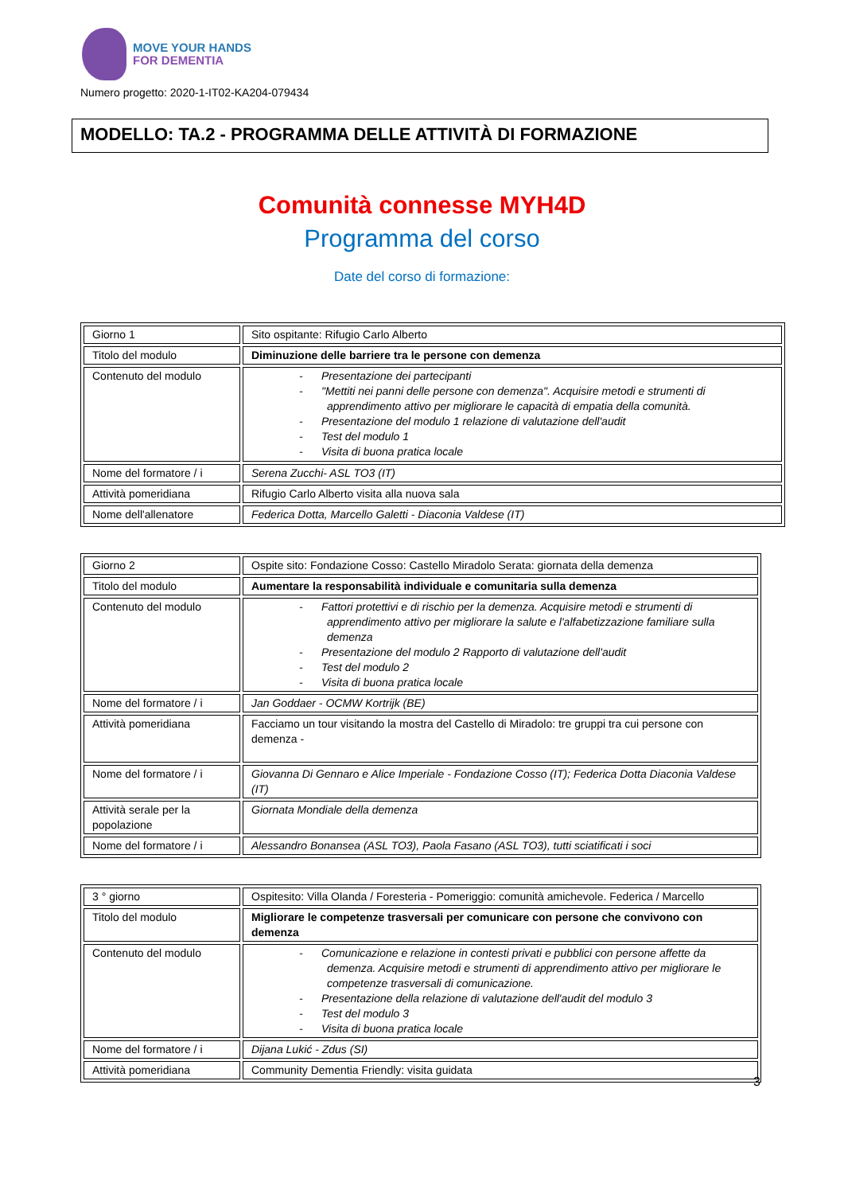MOVE YOUR HANDS
FOR DEMENTIA
Numero progetto: 2020-1-IT02-KA204-079434
MODELLO: TA.2 - PROGRAMMA DELLE ATTIVITÀ DI FORMAZIONE
Comunità connesse MYH4D
Programma del corso
Date del corso di formazione:
| Giorno 1 | Sito ospitante: Rifugio Carlo Alberto |
| Titolo del modulo | Diminuzione delle barriere tra le persone con demenza |
| Contenuto del modulo | - Presentazione dei partecipanti - "Mettiti nei panni delle persone con demenza". Acquisire metodi e strumenti di apprendimento attivo per migliorare le capacità di empatia della comunità. - Presentazione del modulo 1 relazione di valutazione dell'audit - Test del modulo 1 - Visita di buona pratica locale |
| Nome del formatore / i | Serena Zucchi- ASL TO3 (IT) |
| Attività pomeridiana | Rifugio Carlo Alberto visita alla nuova sala |
| Nome dell'allenatore | Federica Dotta, Marcello Galetti - Diaconia Valdese (IT) |
| Giorno 2 | Ospite sito: Fondazione Cosso: Castello Miradolo Serata: giornata della demenza |
| Titolo del modulo | Aumentare la responsabilità individuale e comunitaria sulla demenza |
| Contenuto del modulo | - Fattori protettivi e di rischio per la demenza. Acquisire metodi e strumenti di apprendimento attivo per migliorare la salute e l'alfabetizzazione familiare sulla demenza - Presentazione del modulo 2 Rapporto di valutazione dell'audit - Test del modulo 2 - Visita di buona pratica locale |
| Nome del formatore / i | Jan Goddaer - OCMW Kortrijk (BE) |
| Attività pomeridiana | Facciamo un tour visitando la mostra del Castello di Miradolo: tre gruppi tra cui persone con demenza - |
| Nome del formatore / i | Giovanna Di Gennaro e Alice Imperiale - Fondazione Cosso (IT); Federica Dotta Diaconia Valdese (IT) |
| Attività serale per la popolazione | Giornata Mondiale della demenza |
| Nome del formatore / i | Alessandro Bonansea (ASL TO3), Paola Fasano (ASL TO3), tutti sciatificati i soci |
| 3 ° giorno | Ospitesito: Villa Olanda / Foresteria - Pomeriggio: comunità amichevole. Federica / Marcello |
| Titolo del modulo | Migliorare le competenze trasversali per comunicare con persone che convivono con demenza |
| Contenuto del modulo | - Comunicazione e relazione in contesti privati e pubblici con persone affette da demenza. Acquisire metodi e strumenti di apprendimento attivo per migliorare le competenze trasversali di comunicazione. - Presentazione della relazione di valutazione dell'audit del modulo 3 - Test del modulo 3 - Visita di buona pratica locale |
| Nome del formatore / i | Dijana Lukić - Zdus (SI) |
| Attività pomeridiana | Community Dementia Friendly: visita guidata |
3